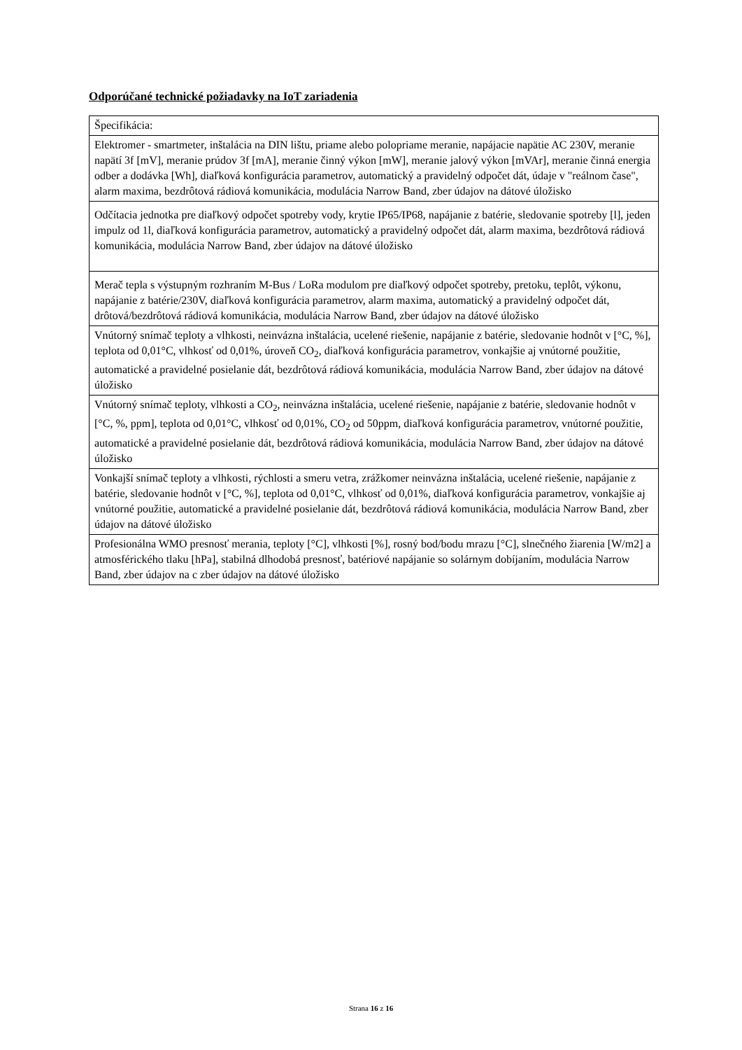Odporúčané technické požiadavky na IoT zariadenia
| Špecifikácia: |
| Elektromer - smartmeter, inštalácia na DIN lištu, priame alebo polopriame meranie, napájacie napätie AC 230V, meranie napätí 3f [mV], meranie prúdov 3f [mA], meranie činný výkon [mW], meranie jalový výkon [mVAr], meranie činná energia odber a dodávka [Wh], diaľková konfigurácia parametrov, automatický a pravidelný odpočet dát, údaje v "reálnom čase", alarm maxima, bezdrôtová rádiová komunikácia, modulácia Narrow Band, zber údajov na dátové úložisko |
| Odčítacia jednotka pre diaľkový odpočet spotreby vody, krytie IP65/IP68, napájanie z batérie, sledovanie spotreby [l], jeden impulz od 1l, diaľková konfigurácia parametrov, automatický a pravidelný odpočet dát, alarm maxima, bezdrôtová rádiová komunikácia, modulácia Narrow Band, zber údajov na dátové úložisko |
| Merač tepla s výstupným rozhraním M-Bus / LoRa modulom pre diaľkový odpočet spotreby, pretoku, teplôt, výkonu, napájanie z batérie/230V, diaľková konfigurácia parametrov, alarm maxima, automatický a pravidelný odpočet dát, drôtová/bezdrôtová rádiová komunikácia, modulácia Narrow Band, zber údajov na dátové úložisko |
| Vnútorný snímač teploty a vlhkosti, neinvázna inštalácia, ucelené riešenie, napájanie z batérie, sledovanie hodnôt v [°C, %], teplota od 0,01°C, vlhkosť od 0,01%, úroveň CO<sub>2</sub>, diaľková konfigurácia parametrov, vonkajšie aj vnútorné použitie, automatické a pravidelné posielanie dát, bezdrôtová rádiová komunikácia, modulácia Narrow Band, zber údajov na dátové úložisko |
| Vnútorný snímač teploty, vlhkosti a CO<sub>2</sub>, neinvázna inštalácia, ucelené riešenie, napájanie z batérie, sledovanie hodnôt v [°C, %, ppm], teplota od 0,01°C, vlhkosť od 0,01%, CO<sub>2</sub> od 50ppm, diaľková konfigurácia parametrov, vnútorné použitie, automatické a pravidelné posielanie dát, bezdrôtová rádiová komunikácia, modulácia Narrow Band, zber údajov na dátové úložisko |
| Vonkajší snímač teploty a vlhkosti, rýchlosti a smeru vetra, zrážkomer neinvázna inštalácia, ucelené riešenie, napájanie z batérie, sledovanie hodnôt v [°C, %], teplota od 0,01°C, vlhkosť od 0,01%, diaľková konfigurácia parametrov, vonkajšie aj vnútorné použitie, automatické a pravidelné posielanie dát, bezdrôtová rádiová komunikácia, modulácia Narrow Band, zber údajov na dátové úložisko |
| Profesionálna WMO presnosť merania, teploty [°C], vlhkosti [%], rosný bod/bodu mrazu [°C], slnečného žiarenia [W/m2] a atmosférického tlaku [hPa], stabilná dlhodobá presnosť, batériové napájanie so solárnym dobíjaním, modulácia Narrow Band, zber údajov na c zber údajov na dátové úložisko |
Strana 16 z 16